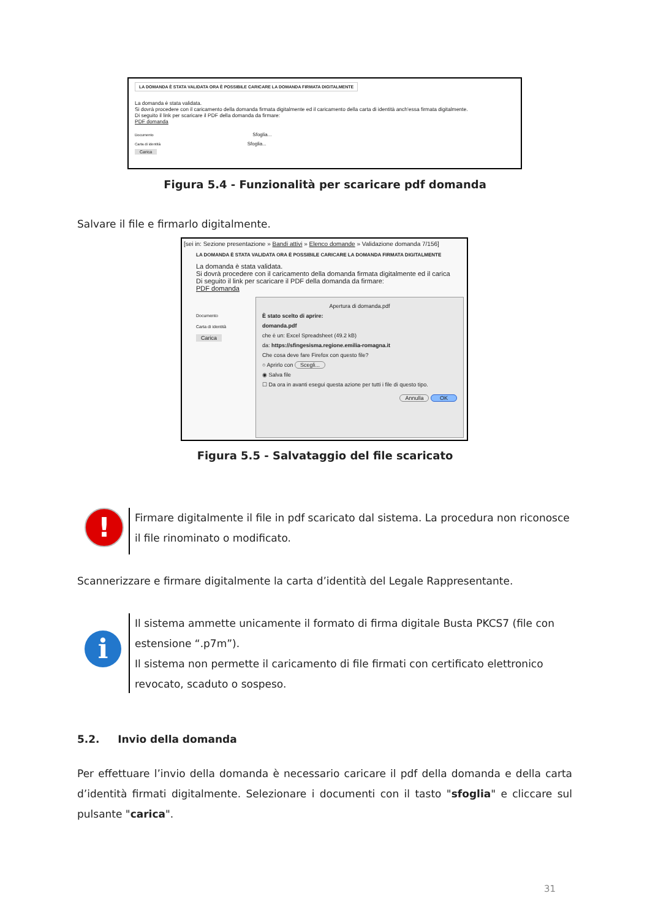LA DOMANDA È STATA VALIDATA ORA È POSSIBILE CARICARE LA DOMANDA FIRMATA DIGITALMENTE
La domanda è stata validata.
Si dovrà procedere con il caricamento della domanda firmata digitalmente ed il caricamento della carta di identità anch'essa firmata digitalmente.
Di seguito il link per scaricare il PDF della domanda da firmare:
PDF domanda
Documento Sfoglia...
Carta di identità Sfoglia...
Carica
Figura 5.4 - Funzionalità per scaricare pdf domanda
Salvare il file e firmarlo digitalmente.
[sei in: Sezione presentazione » Bandi attivi » Elenco domande » Validazione domanda 7/156]
LA DOMANDA È STATA VALIDATA ORA È POSSIBILE CARICARE LA DOMANDA FIRMATA DIGITALMENTE
La domanda è stata validata.
Si dovrà procedere con il caricamento della domanda firmata digitalmente ed il carica
Di seguito il link per scaricare il PDF della domanda da firmare:
PDF domanda
Documento
Carta di identità
Carica
Apertura di domanda.pdf
È stato scelto di aprire:
domanda.pdf
che è un: Excel Spreadsheet (49.2 kB)
da: https://sfingesisma.regione.emilia-romagna.it
Che cosa deve fare Firefox con questo file?
○ Aprirlo con Scegli...
◉ Salva file
☐ Da ora in avanti esegui questa azione per tutti i file di questo tipo.
Annulla OK
Figura 5.5 - Salvataggio del file scaricato
!
Firmare digitalmente il file in pdf scaricato dal sistema. La procedura non riconosce il file rinominato o modificato.
Scannerizzare e firmare digitalmente la carta d’identità del Legale Rappresentante.
i
Il sistema ammette unicamente il formato di firma digitale Busta PKCS7 (file con estensione “.p7m”).
Il sistema non permette il caricamento di file firmati con certificato elettronico revocato, scaduto o sospeso.
5.2. Invio della domanda
Per effettuare l’invio della domanda è necessario caricare il pdf della domanda e della carta d’identità firmati digitalmente. Selezionare i documenti con il tasto "sfoglia" e cliccare sul pulsante "carica".
31